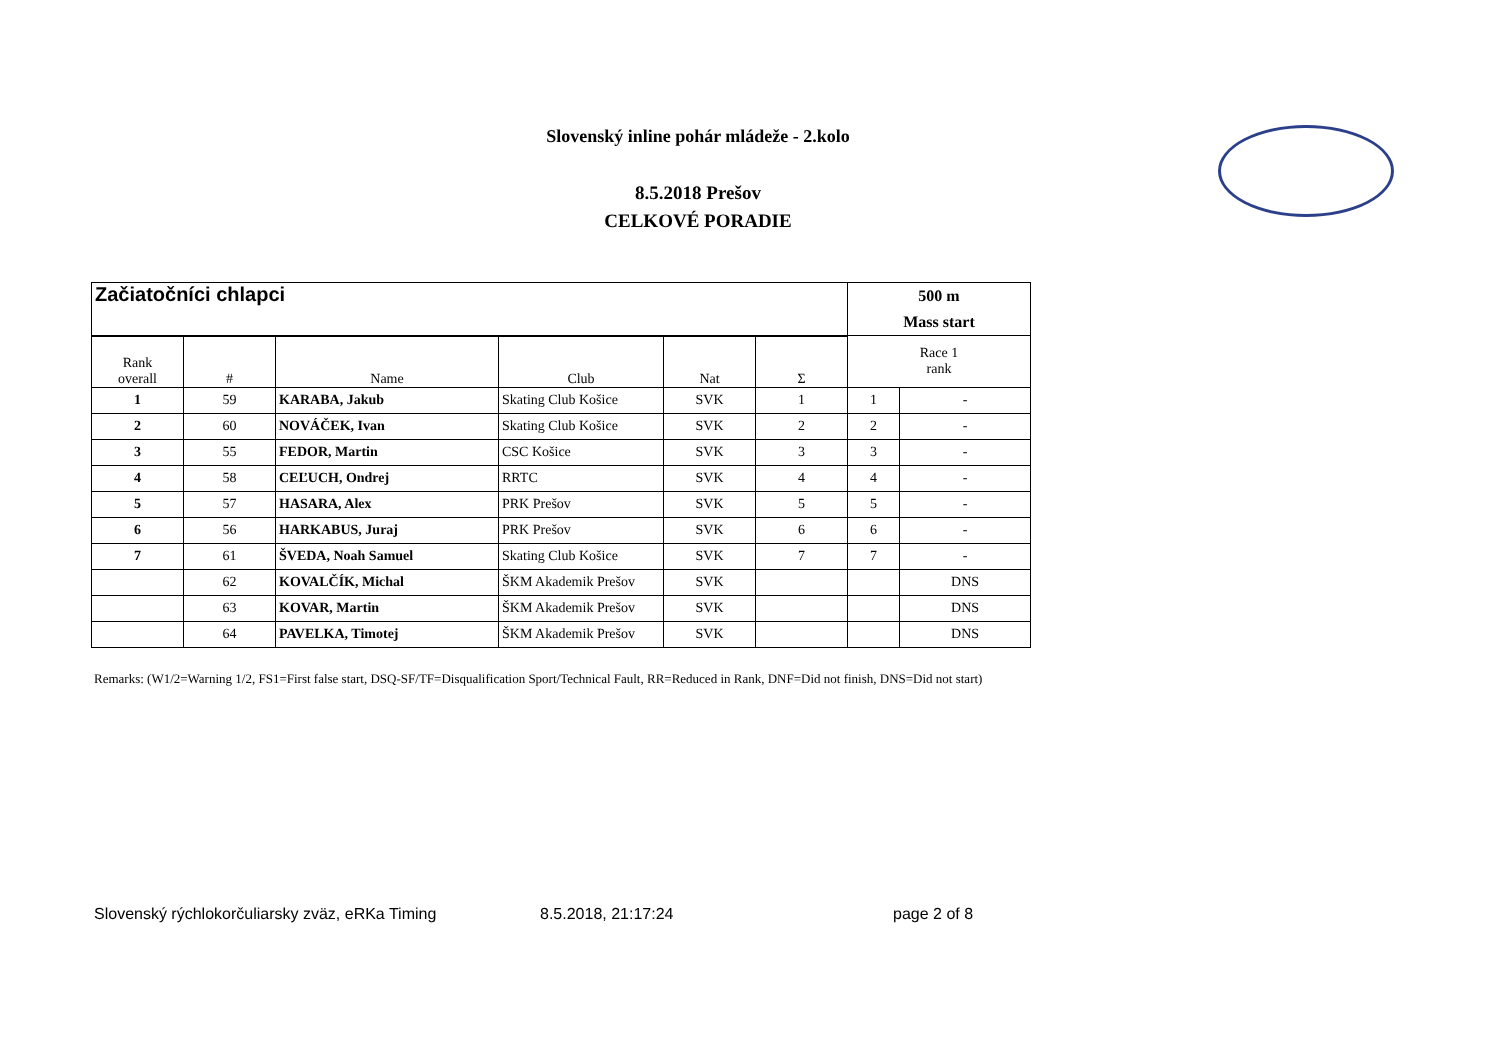Slovenský inline pohár mládeže - 2.kolo
8.5.2018 Prešov
CELKOVÉ PORADIE
| Začiatočníci chlapci | | | | | | 500 m Mass start | |
| Rank overall | # | Name | Club | Nat | Σ | Race 1 rank | |
| 1 | 59 | KARABA, Jakub | Skating Club Košice | SVK | 1 | 1 | - |
| 2 | 60 | NOVÁČEK, Ivan | Skating Club Košice | SVK | 2 | 2 | - |
| 3 | 55 | FEDOR, Martin | CSC Košice | SVK | 3 | 3 | - |
| 4 | 58 | CEĽUCH, Ondrej | RRTC | SVK | 4 | 4 | - |
| 5 | 57 | HASARA, Alex | PRK Prešov | SVK | 5 | 5 | - |
| 6 | 56 | HARKABUS, Juraj | PRK Prešov | SVK | 6 | 6 | - |
| 7 | 61 | ŠVEDA, Noah Samuel | Skating Club Košice | SVK | 7 | 7 | - |
| | 62 | KOVALČÍK, Michal | ŠKM Akademik Prešov | SVK | | | DNS |
| | 63 | KOVAR, Martin | ŠKM Akademik Prešov | SVK | | | DNS |
| | 64 | PAVELKA, Timotej | ŠKM Akademik Prešov | SVK | | | DNS |
Remarks: (W1/2=Warning 1/2, FS1=First false start, DSQ-SF/TF=Disqualification Sport/Technical Fault, RR=Reduced in Rank, DNF=Did not finish, DNS=Did not start)
Slovenský rýchlokorčuliarsky zväz, eRKa Timing 8.5.2018, 21:17:24 page 2 of 8